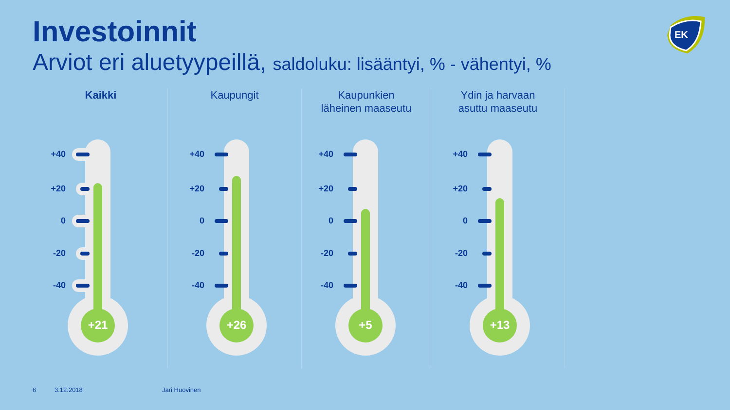Investoinnit
Arviot eri aluetyypeillä, saldoluku: lisääntyi, % - vähentyi, %
EK
Kaikki
+40
+20
0
-20
-40
+21
Kaupungit
+40
+20
0
-20
-40
+26
Kaupunkien
läheinen maaseutu
+40
+20
0
-20
-40
+5
Ydin ja harvaan
asuttu maaseutu
+40
+20
0
-20
-40
+13
6 3.12.2018 Jari Huovinen